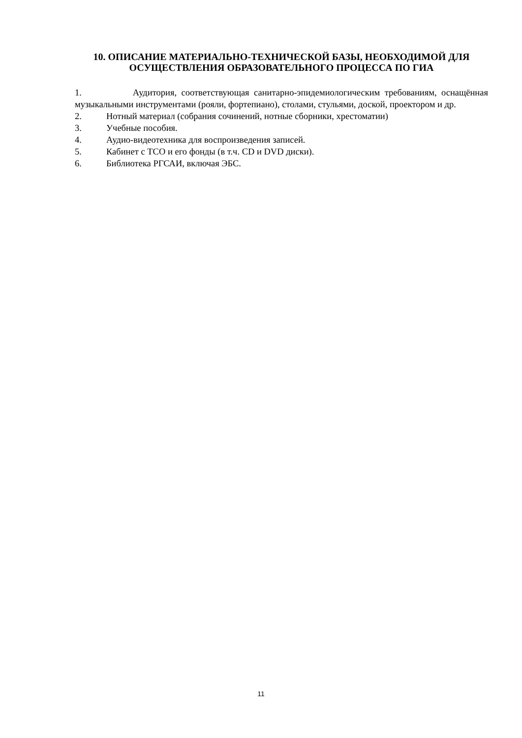10. ОПИСАНИЕ МАТЕРИАЛЬНО-ТЕХНИЧЕСКОЙ БАЗЫ, НЕОБХОДИМОЙ ДЛЯ ОСУЩЕСТВЛЕНИЯ ОБРАЗОВАТЕЛЬНОГО ПРОЦЕССА ПО ГИА
1. Аудитория, соответствующая санитарно-эпидемиологическим требованиям, оснащённая музыкальными инструментами (рояли, фортепиано), столами, стульями, доской, проектором и др.
2. Нотный материал (собрания сочинений, нотные сборники, хрестоматии)
3. Учебные пособия.
4. Аудио-видеотехника для воспроизведения записей.
5. Кабинет с ТСО и его фонды (в т.ч. CD и DVD диски).
6. Библиотека РГСАИ, включая ЭБС.
11